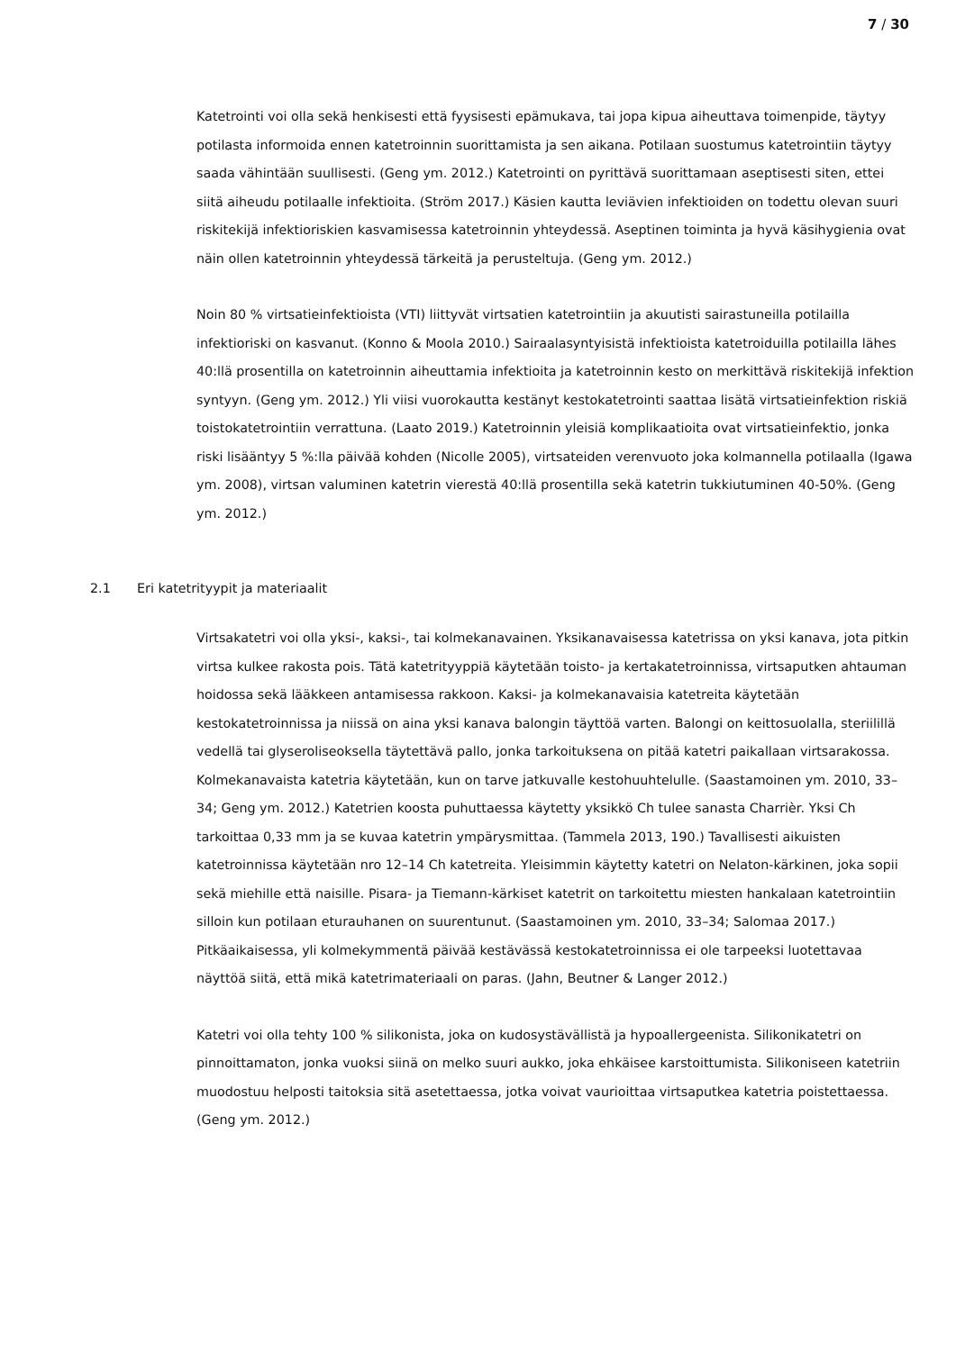7 / 30
Katetrointi voi olla sekä henkisesti että fyysisesti epämukava, tai jopa kipua aiheuttava toimenpide, täytyy potilasta informoida ennen katetroinnin suorittamista ja sen aikana. Potilaan suostumus katetrointiin täytyy saada vähintään suullisesti. (Geng ym. 2012.) Katetrointi on pyrittävä suorittamaan aseptisesti siten, ettei siitä aiheudu potilaalle infektioita. (Ström 2017.) Käsien kautta leviävien infektioiden on todettu olevan suuri riskitekijä infektioriskien kasvamisessa katetroinnin yhteydessä. Aseptinen toiminta ja hyvä käsihygienia ovat näin ollen katetroinnin yhteydessä tärkeitä ja perusteltuja. (Geng ym. 2012.)
Noin 80 % virtsatieinfektioista (VTI) liittyvät virtsatien katetrointiin ja akuutisti sairastuneilla potilailla infektioriski on kasvanut. (Konno & Moola 2010.) Sairaalasyntyisistä infektioista katetroiduilla potilailla lähes 40:llä prosentilla on katetroinnin aiheuttamia infektioita ja katetroinnin kesto on merkittävä riskitekijä infektion syntyyn. (Geng ym. 2012.) Yli viisi vuorokautta kestänyt kestokatetrointi saattaa lisätä virtsatieinfektion riskiä toistokatetrointiin verrattuna. (Laato 2019.) Katetroinnin yleisiä komplikaatioita ovat virtsatieinfektio, jonka riski lisääntyy 5 %:lla päivää kohden (Nicolle 2005), virtsateiden verenvuoto joka kolmannella potilaalla (Igawa ym. 2008), virtsan valuminen katetrin vierestä 40:llä prosentilla sekä katetrin tukkiutuminen 40-50%. (Geng ym. 2012.)
2.1 Eri katetrityypit ja materiaalit
Virtsakatetri voi olla yksi-, kaksi-, tai kolmekanavainen. Yksikanavaisessa katetrissa on yksi kanava, jota pitkin virtsa kulkee rakosta pois. Tätä katetrityyppiä käytetään toisto- ja kertakatetroinnissa, virtsaputken ahtauman hoidossa sekä lääkkeen antamisessa rakkoon. Kaksi- ja kolmekanavaisia katetreita käytetään kestokatetroinnissa ja niissä on aina yksi kanava balongin täyttöä varten. Balongi on keittosuolalla, steriilillä vedellä tai glyseroliseoksella täytettävä pallo, jonka tarkoituksena on pitää katetri paikallaan virtsarakossa. Kolmekanavaista katetria käytetään, kun on tarve jatkuvalle kestohuuhtelulle. (Saastamoinen ym. 2010, 33–34; Geng ym. 2012.) Katetrien koosta puhuttaessa käytetty yksikkö Ch tulee sanasta Charrièr. Yksi Ch tarkoittaa 0,33 mm ja se kuvaa katetrin ympärysmittaa. (Tammela 2013, 190.) Tavallisesti aikuisten katetroinnissa käytetään nro 12–14 Ch katetreita. Yleisimmin käytetty katetri on Nelaton-kärkinen, joka sopii sekä miehille että naisille. Pisara- ja Tiemann-kärkiset katetrit on tarkoitettu miesten hankalaan katetrointiin silloin kun potilaan eturauhanen on suurentunut. (Saastamoinen ym. 2010, 33–34; Salomaa 2017.) Pitkäaikaisessa, yli kolmekymmentä päivää kestävässä kestokatetroinnissa ei ole tarpeeksi luotettavaa näyttöä siitä, että mikä katetrimateriaali on paras. (Jahn, Beutner & Langer 2012.)
Katetri voi olla tehty 100 % silikonista, joka on kudosystävällistä ja hypoallergeenista. Silikonikatetri on pinnoittamaton, jonka vuoksi siinä on melko suuri aukko, joka ehkäisee karstoittumista. Silikoniseen katetriin muodostuu helposti taitoksia sitä asetettaessa, jotka voivat vaurioittaa virtsaputkea katetria poistettaessa. (Geng ym. 2012.)